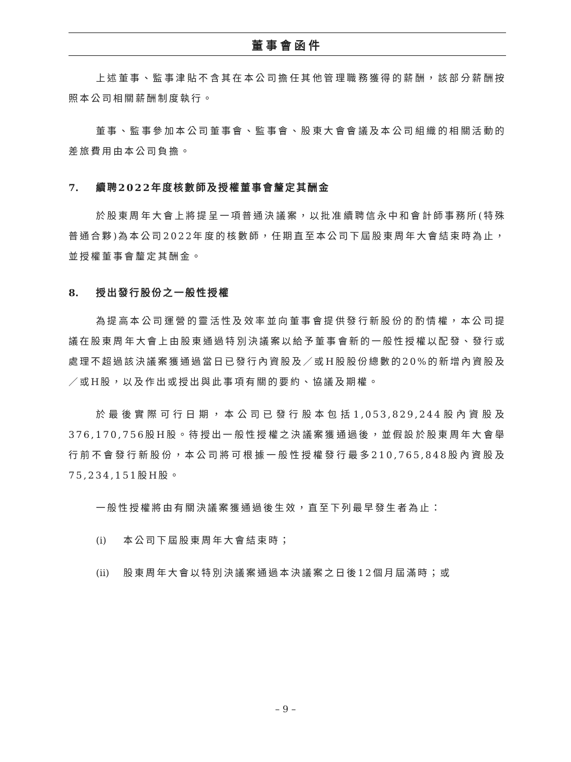董事會函件
上述董事、監事津貼不含其在本公司擔任其他管理職務獲得的薪酬，該部分薪酬按照本公司相關薪酬制度執行。
董事、監事參加本公司董事會、監事會、股東大會會議及本公司組織的相關活動的差旅費用由本公司負擔。
7. 續聘2022年度核數師及授權董事會釐定其酬金
於股東周年大會上將提呈一項普通決議案，以批准續聘信永中和會計師事務所(特殊普通合夥)為本公司2022年度的核數師，任期直至本公司下屆股東周年大會結束時為止，並授權董事會釐定其酬金。
8. 授出發行股份之一般性授權
為提高本公司運營的靈活性及效率並向董事會提供發行新股份的酌情權，本公司提議在股東周年大會上由股東通過特別決議案以給予董事會新的一般性授權以配發、發行或處理不超過該決議案獲通過當日已發行內資股及／或H股股份總數的20%的新增內資股及／或H股，以及作出或授出與此事項有關的要約、協議及期權。
於最後實際可行日期，本公司已發行股本包括1,053,829,244股內資股及376,170,756股H股。待授出一般性授權之決議案獲通過後，並假設於股東周年大會舉行前不會發行新股份，本公司將可根據一般性授權發行最多210,765,848股內資股及75,234,151股H股。
一般性授權將由有關決議案獲通過後生效，直至下列最早發生者為止：
(i) 本公司下屆股東周年大會結束時；
(ii) 股東周年大會以特別決議案通過本決議案之日後12個月屆滿時；或
– 9 –